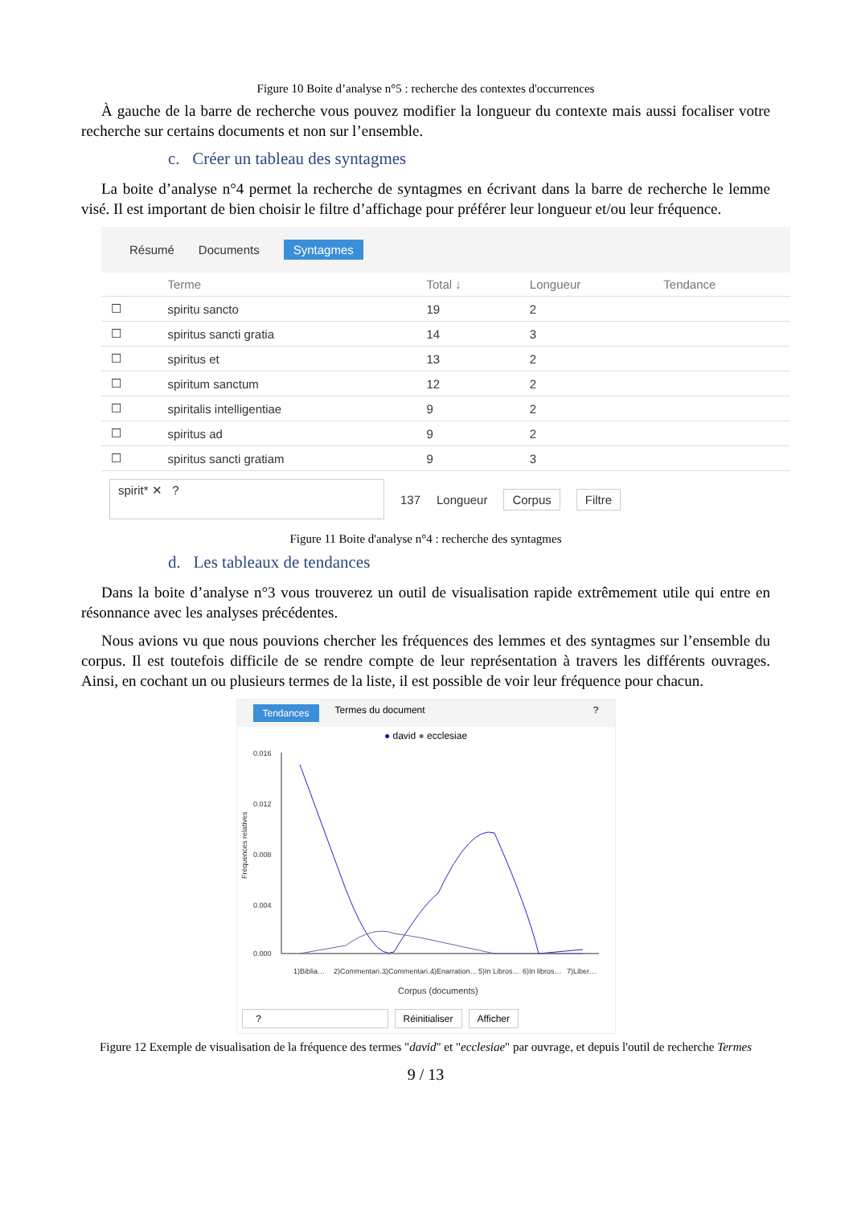Figure 10 Boite d’analyse n°5 : recherche des contextes d'occurrences
À gauche de la barre de recherche vous pouvez modifier la longueur du contexte mais aussi focaliser votre recherche sur certains documents et non sur l’ensemble.
c. Créer un tableau des syntagmes
La boite d’analyse n°4 permet la recherche de syntagmes en écrivant dans la barre de recherche le lemme visé. Il est important de bien choisir le filtre d’affichage pour préférer leur longueur et/ou leur fréquence.
Résumé Documents Syntagmes
| | Terme | Total ↓ | Longueur | Tendance |
| --- | --- | --- | --- | --- |
| ☐ | spiritu sancto | 19 | 2 | |
| ☐ | spiritus sancti gratia | 14 | 3 | |
| ☐ | spiritus et | 13 | 2 | |
| ☐ | spiritum sanctum | 12 | 2 | |
| ☐ | spiritalis intelligentiae | 9 | 2 | |
| ☐ | spiritus ad | 9 | 2 | |
| ☐ | spiritus sancti gratiam | 9 | 3 | |
spirit* ✕ ? 137 Longueur Corpus Filtre
Figure 11 Boite d'analyse n°4 : recherche des syntagmes
d. Les tableaux de tendances
Dans la boite d’analyse n°3 vous trouverez un outil de visualisation rapide extrêmement utile qui entre en résonnance avec les analyses précédentes.
Nous avions vu que nous pouvions chercher les fréquences des lemmes et des syntagmes sur l’ensemble du corpus. Il est toutefois difficile de se rendre compte de leur représentation à travers les différents ouvrages. Ainsi, en cochant un ou plusieurs termes de la liste, il est possible de voir leur fréquence pour chacun.
Tendances Termes du document?
● david ● ecclesiae
0.016
0.012
0.008
0.004
0.000
Fréquences relatives
1)Biblia…
2)Commentari…
3)Commentari…
4)Enarration…
5)In Libros…
6)In libros…
7)Liber…
Corpus (documents)
? Réinitialiser Afficher
Figure 12 Exemple de visualisation de la fréquence des termes "david" et "ecclesiae" par ouvrage, et depuis l'outil de recherche Termes
9 / 13